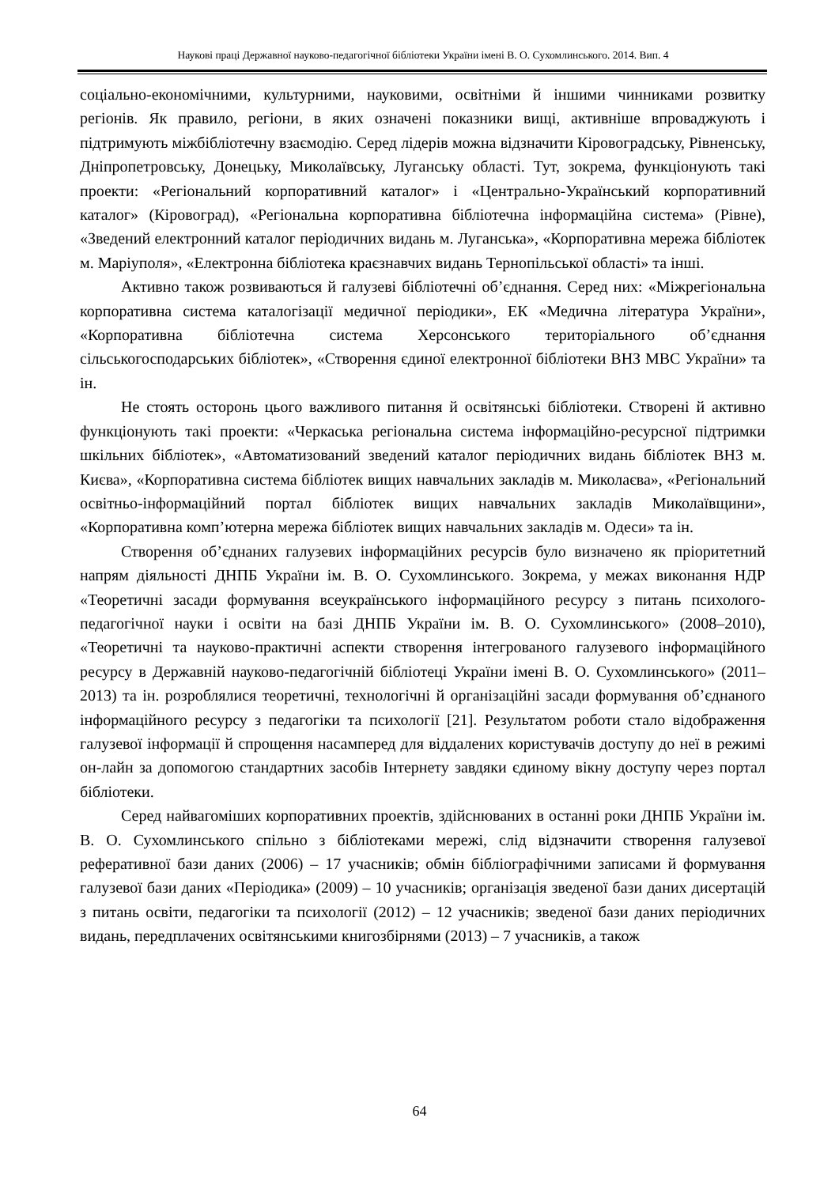Наукові праці Державної науково-педагогічної бібліотеки України імені В. О. Сухомлинського. 2014. Вип. 4
соціально-економічними, культурними, науковими, освітніми й іншими чинниками розвитку регіонів. Як правило, регіони, в яких означені показники вищі, активніше впроваджують і підтримують міжбібліотечну взаємодію. Серед лідерів можна відзначити Кіровоградську, Рівненську, Дніпропетровську, Донецьку, Миколаївську, Луганську області. Тут, зокрема, функціонують такі проекти: «Регіональний корпоративний каталог» і «Центрально-Український корпоративний каталог» (Кіровоград), «Регіональна корпоративна бібліотечна інформаційна система» (Рівне), «Зведений електронний каталог періодичних видань м. Луганська», «Корпоративна мережа бібліотек м. Маріуполя», «Електронна бібліотека краєзнавчих видань Тернопільської області» та інші.
Активно також розвиваються й галузеві бібліотечні об’єднання. Серед них: «Міжрегіональна корпоративна система каталогізації медичної періодики», ЕК «Медична література України», «Корпоративна бібліотечна система Херсонського територіального об’єднання сільськогосподарських бібліотек», «Створення єдиної електронної бібліотеки ВНЗ МВС України» та ін.
Не стоять осторонь цього важливого питання й освітянські бібліотеки. Створені й активно функціонують такі проекти: «Черкаська регіональна система інформаційно-ресурсної підтримки шкільних бібліотек», «Автоматизований зведений каталог періодичних видань бібліотек ВНЗ м. Києва», «Корпоративна система бібліотек вищих навчальних закладів м. Миколаєва», «Регіональний освітньо-інформаційний портал бібліотек вищих навчальних закладів Миколаївщини», «Корпоративна комп’ютерна мережа бібліотек вищих навчальних закладів м. Одеси» та ін.
Створення об’єднаних галузевих інформаційних ресурсів було визначено як пріоритетний напрям діяльності ДНПБ України ім. В. О. Сухомлинського. Зокрема, у межах виконання НДР «Теоретичні засади формування всеукраїнського інформаційного ресурсу з питань психолого-педагогічної науки і освіти на базі ДНПБ України ім. В. О. Сухомлинського» (2008–2010), «Теоретичні та науково-практичні аспекти створення інтегрованого галузевого інформаційного ресурсу в Державній науково-педагогічній бібліотеці України імені В. О. Сухомлинського» (2011–2013) та ін. розроблялися теоретичні, технологічні й організаційні засади формування об’єднаного інформаційного ресурсу з педагогіки та психології [21]. Результатом роботи стало відображення галузевої інформації й спрощення насамперед для віддалених користувачів доступу до неї в режимі он-лайн за допомогою стандартних засобів Інтернету завдяки єдиному вікну доступу через портал бібліотеки.
Серед найвагоміших корпоративних проектів, здійснюваних в останні роки ДНПБ України ім. В. О. Сухомлинського спільно з бібліотеками мережі, слід відзначити створення галузевої реферативної бази даних (2006) – 17 учасників; обмін бібліографічними записами й формування галузевої бази даних «Періодика» (2009) – 10 учасників; організація зведеної бази даних дисертацій з питань освіти, педагогіки та психології (2012) – 12 учасників; зведеної бази даних періодичних видань, передплачених освітянськими книгозбірнями (2013) – 7 учасників, а також
64